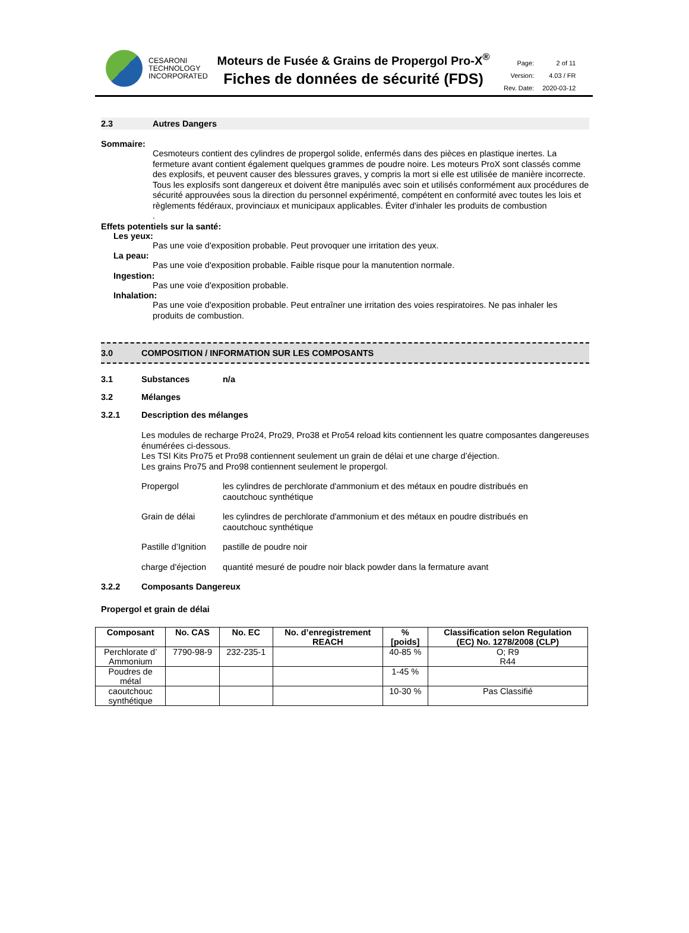CESARONI
TECHNOLOGY
INCORPORATED
Moteurs de Fusée & Grains de Propergol Pro-X<sup>®</sup>
Fiches de données de sécurité (FDS)
| Page: | 2 of 11 |
| Version: | 4.03 / FR |
| Rev. Date: | 2020-03-12 |
2.3 Autres Dangers
Sommaire:
Cesmoteurs contient des cylindres de propergol solide, enfermés dans des pièces en plastique inertes. La fermeture avant contient également quelques grammes de poudre noire. Les moteurs ProX sont classés comme des explosifs, et peuvent causer des blessures graves, y compris la mort si elle est utilisée de manière incorrecte. Tous les explosifs sont dangereux et doivent être manipulés avec soin et utilisés conformément aux procédures de sécurité approuvées sous la direction du personnel expérimenté, compétent en conformité avec toutes les lois et règlements fédéraux, provinciaux et municipaux applicables. Éviter d'inhaler les produits de combustion
.
Effets potentiels sur la santé:
Les yeux:
Pas une voie d'exposition probable. Peut provoquer une irritation des yeux.
La peau:
Pas une voie d'exposition probable. Faible risque pour la manutention normale.
Ingestion:
Pas une voie d'exposition probable.
Inhalation:
Pas une voie d'exposition probable. Peut entraîner une irritation des voies respiratoires. Ne pas inhaler les produits de combustion.
3.0 COMPOSITION / INFORMATION SUR LES COMPOSANTS
3.1 Substances n/a
3.2 Mélanges
3.2.1 Description des mélanges
Les modules de recharge Pro24, Pro29, Pro38 et Pro54 reload kits contiennent les quatre composantes dangereuses énumérées ci-dessous.
Les TSI Kits Pro75 et Pro98 contiennent seulement un grain de délai et une charge d’éjection.
Les grains Pro75 and Pro98 contiennent seulement le propergol.
| Propergol | les cylindres de perchlorate d'ammonium et des métaux en poudre distribués en caoutchouc synthétique |
| Grain de délai | les cylindres de perchlorate d'ammonium et des métaux en poudre distribués en caoutchouc synthétique |
| Pastille d’Ignition | pastille de poudre noir |
| charge d'éjection | quantité mesuré de poudre noir black powder dans la fermature avant |
3.2.2 Composants Dangereux
Propergol et grain de délai
| Composant | No. CAS | No. EC | No. d’enregistrement REACH | % [poids] | Classification selon Regulation (EC) No. 1278/2008 (CLP) |
| --- | --- | --- | --- | --- | --- |
| Perchlorate d’ Ammonium | 7790-98-9 | 232-235-1 | | 40-85 % | O; R9 R44 |
| Poudres de métal | | | | 1-45 % | |
| caoutchouc synthétique | | | | 10-30 % | Pas Classifié |